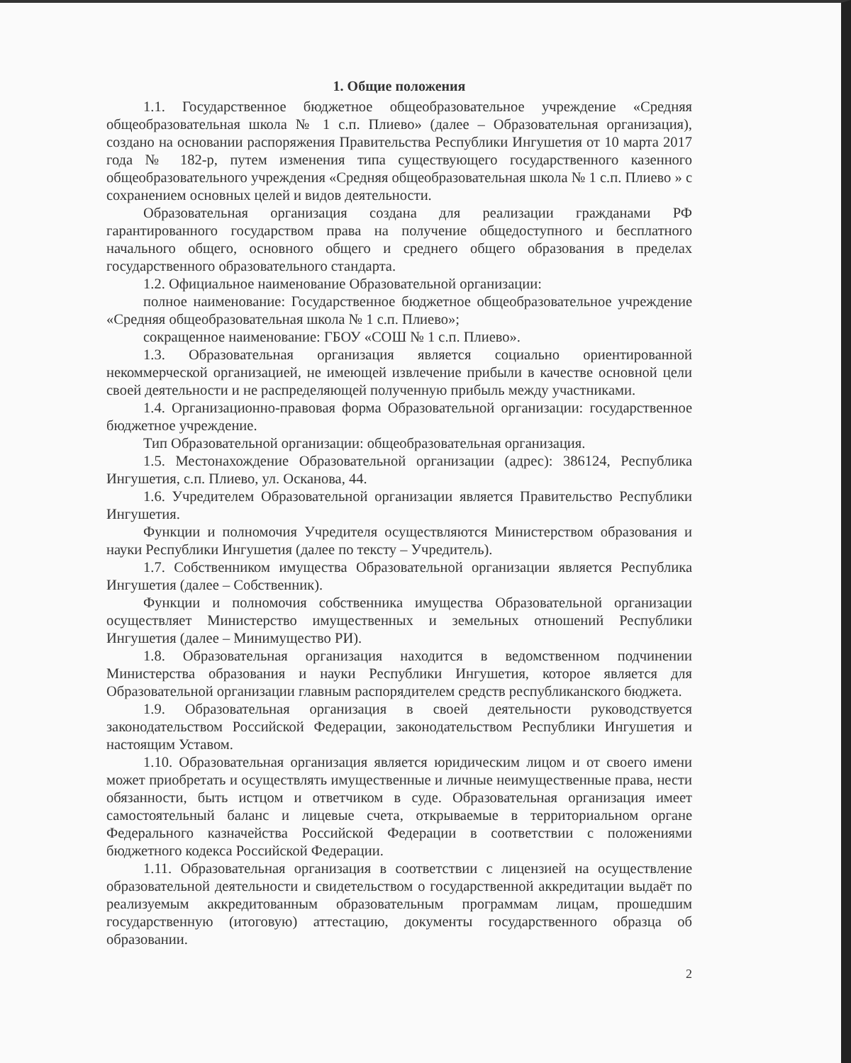1. Общие положения
1.1. Государственное бюджетное общеобразовательное учреждение «Средняя общеобразовательная школа № 1 с.п. Плиево» (далее – Образовательная организация), создано на основании распоряжения Правительства Республики Ингушетия от 10 марта 2017 года № 182-р, путем изменения типа существующего государственного казенного общеобразовательного учреждения «Средняя общеобразовательная школа № 1 с.п. Плиево » с сохранением основных целей и видов деятельности.
Образовательная организация создана для реализации гражданами РФ гарантированного государством права на получение общедоступного и бесплатного начального общего, основного общего и среднего общего образования в пределах государственного образовательного стандарта.
1.2. Официальное наименование Образовательной организации:
полное наименование: Государственное бюджетное общеобразовательное учреждение «Средняя общеобразовательная школа № 1 с.п. Плиево»;
сокращенное наименование: ГБОУ «СОШ № 1 с.п. Плиево».
1.3. Образовательная организация является социально ориентированной некоммерческой организацией, не имеющей извлечение прибыли в качестве основной цели своей деятельности и не распределяющей полученную прибыль между участниками.
1.4. Организационно-правовая форма Образовательной организации: государственное бюджетное учреждение.
Тип Образовательной организации: общеобразовательная организация.
1.5. Местонахождение Образовательной организации (адрес): 386124, Республика Ингушетия, с.п. Плиево, ул. Осканова, 44.
1.6. Учредителем Образовательной организации является Правительство Республики Ингушетия.
Функции и полномочия Учредителя осуществляются Министерством образования и науки Республики Ингушетия (далее по тексту – Учредитель).
1.7. Собственником имущества Образовательной организации является Республика Ингушетия (далее – Собственник).
Функции и полномочия собственника имущества Образовательной организации осуществляет Министерство имущественных и земельных отношений Республики Ингушетия (далее – Минимущество РИ).
1.8. Образовательная организация находится в ведомственном подчинении Министерства образования и науки Республики Ингушетия, которое является для Образовательной организации главным распорядителем средств республиканского бюджета.
1.9. Образовательная организация в своей деятельности руководствуется законодательством Российской Федерации, законодательством Республики Ингушетия и настоящим Уставом.
1.10. Образовательная организация является юридическим лицом и от своего имени может приобретать и осуществлять имущественные и личные неимущественные права, нести обязанности, быть истцом и ответчиком в суде. Образовательная организация имеет самостоятельный баланс и лицевые счета, открываемые в территориальном органе Федерального казначейства Российской Федерации в соответствии с положениями бюджетного кодекса Российской Федерации.
1.11. Образовательная организация в соответствии с лицензией на осуществление образовательной деятельности и свидетельством о государственной аккредитации выдаёт по реализуемым аккредитованным образовательным программам лицам, прошедшим государственную (итоговую) аттестацию, документы государственного образца об образовании.
2